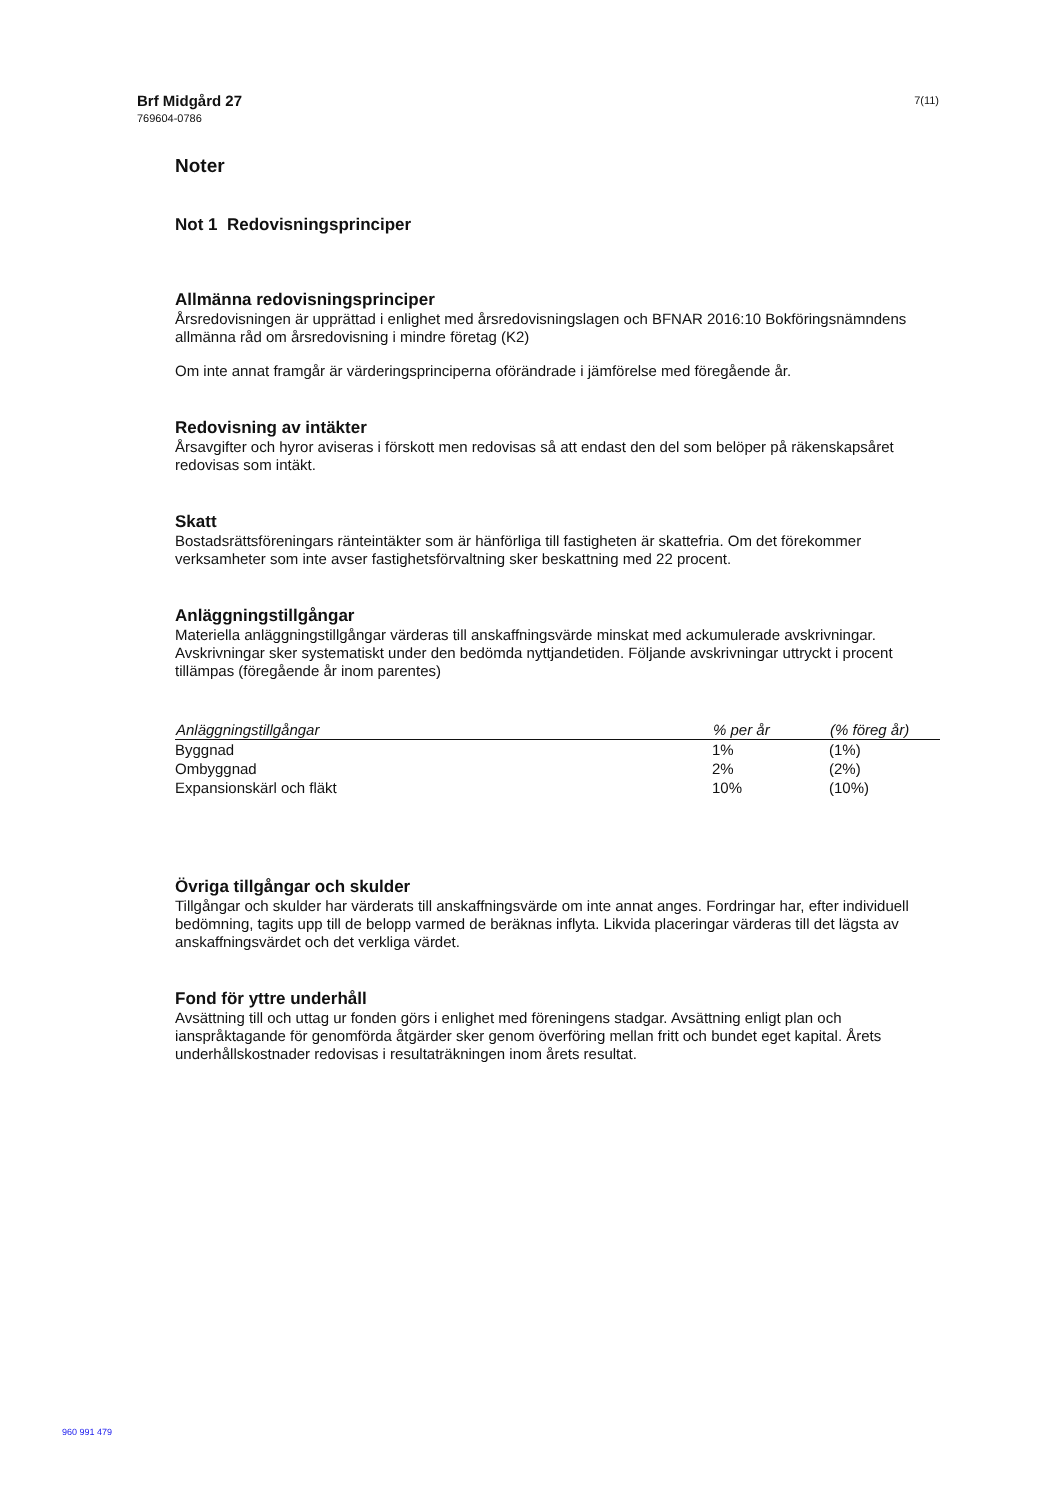Brf Midgård 27
769604-0786
7(11)
Noter
Not 1 Redovisningsprinciper
Allmänna redovisningsprinciper
Årsredovisningen är upprättad i enlighet med årsredovisningslagen och BFNAR 2016:10 Bokföringsnämndens allmänna råd om årsredovisning i mindre företag (K2)
Om inte annat framgår är värderingsprinciperna oförändrade i jämförelse med föregående år.
Redovisning av intäkter
Årsavgifter och hyror aviseras i förskott men redovisas så att endast den del som belöper på räkenskapsåret redovisas som intäkt.
Skatt
Bostadsrättsföreningars ränteintäkter som är hänförliga till fastigheten är skattefria. Om det förekommer verksamheter som inte avser fastighetsförvaltning sker beskattning med 22 procent.
Anläggningstillgångar
Materiella anläggningstillgångar värderas till anskaffningsvärde minskat med ackumulerade avskrivningar. Avskrivningar sker systematiskt under den bedömda nyttjandetiden. Följande avskrivningar uttryckt i procent tillämpas (föregående år inom parentes)
| Anläggningstillgångar | % per år | (% föreg år) |
| --- | --- | --- |
| Byggnad | 1% | (1%) |
| Ombyggnad | 2% | (2%) |
| Expansionskärl och fläkt | 10% | (10%) |
Övriga tillgångar och skulder
Tillgångar och skulder har värderats till anskaffningsvärde om inte annat anges. Fordringar har, efter individuell bedömning, tagits upp till de belopp varmed de beräknas inflyta. Likvida placeringar värderas till det lägsta av anskaffningsvärdet och det verkliga värdet.
Fond för yttre underhåll
Avsättning till och uttag ur fonden görs i enlighet med föreningens stadgar. Avsättning enligt plan och ianspråktagande för genomförda åtgärder sker genom överföring mellan fritt och bundet eget kapital. Årets underhållskostnader redovisas i resultaträkningen inom årets resultat.
960 991 479